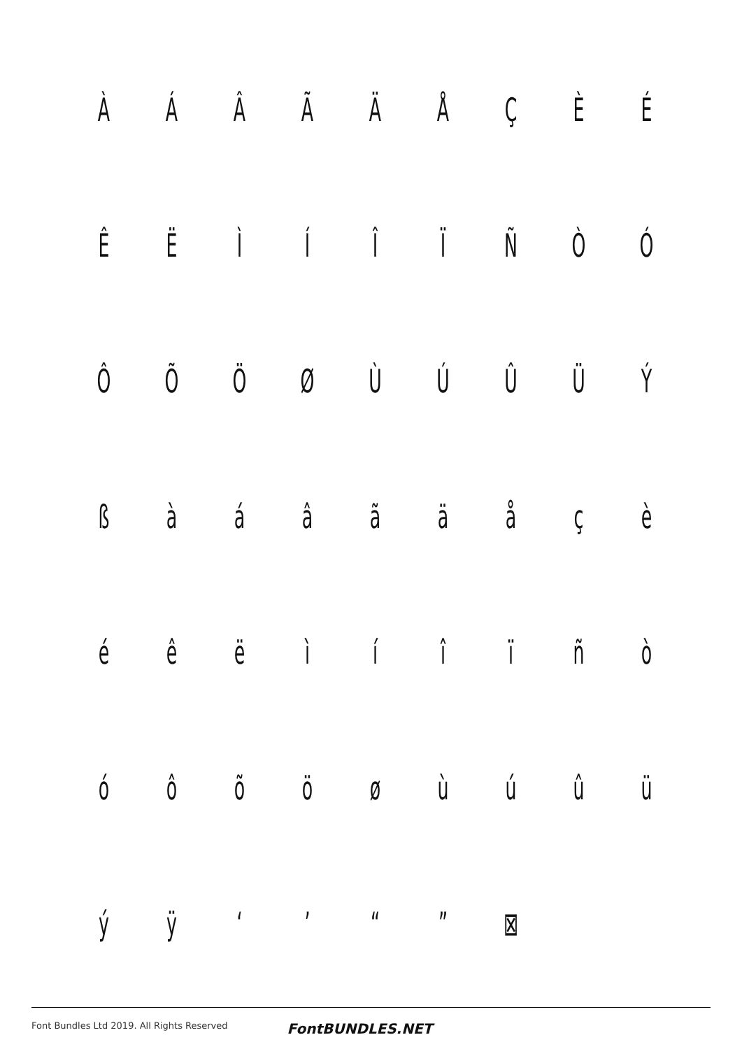À Á Â Ã Ä Å Ç È É
Ê Ë Ì Í Î Ï Ñ Ò Ó
Ô Õ Ö Ø Ù Ú Û Ü Ý
ß à á â ã ä å ç è
é ê ë ì í î ï ñ ò
ó ô õ ö ø ù ú û ü
ý ÿ ‘ ’ “ ” ⊠
Font Bundles Ltd 2019. All Rights Reserved FontBUNDLES.NET